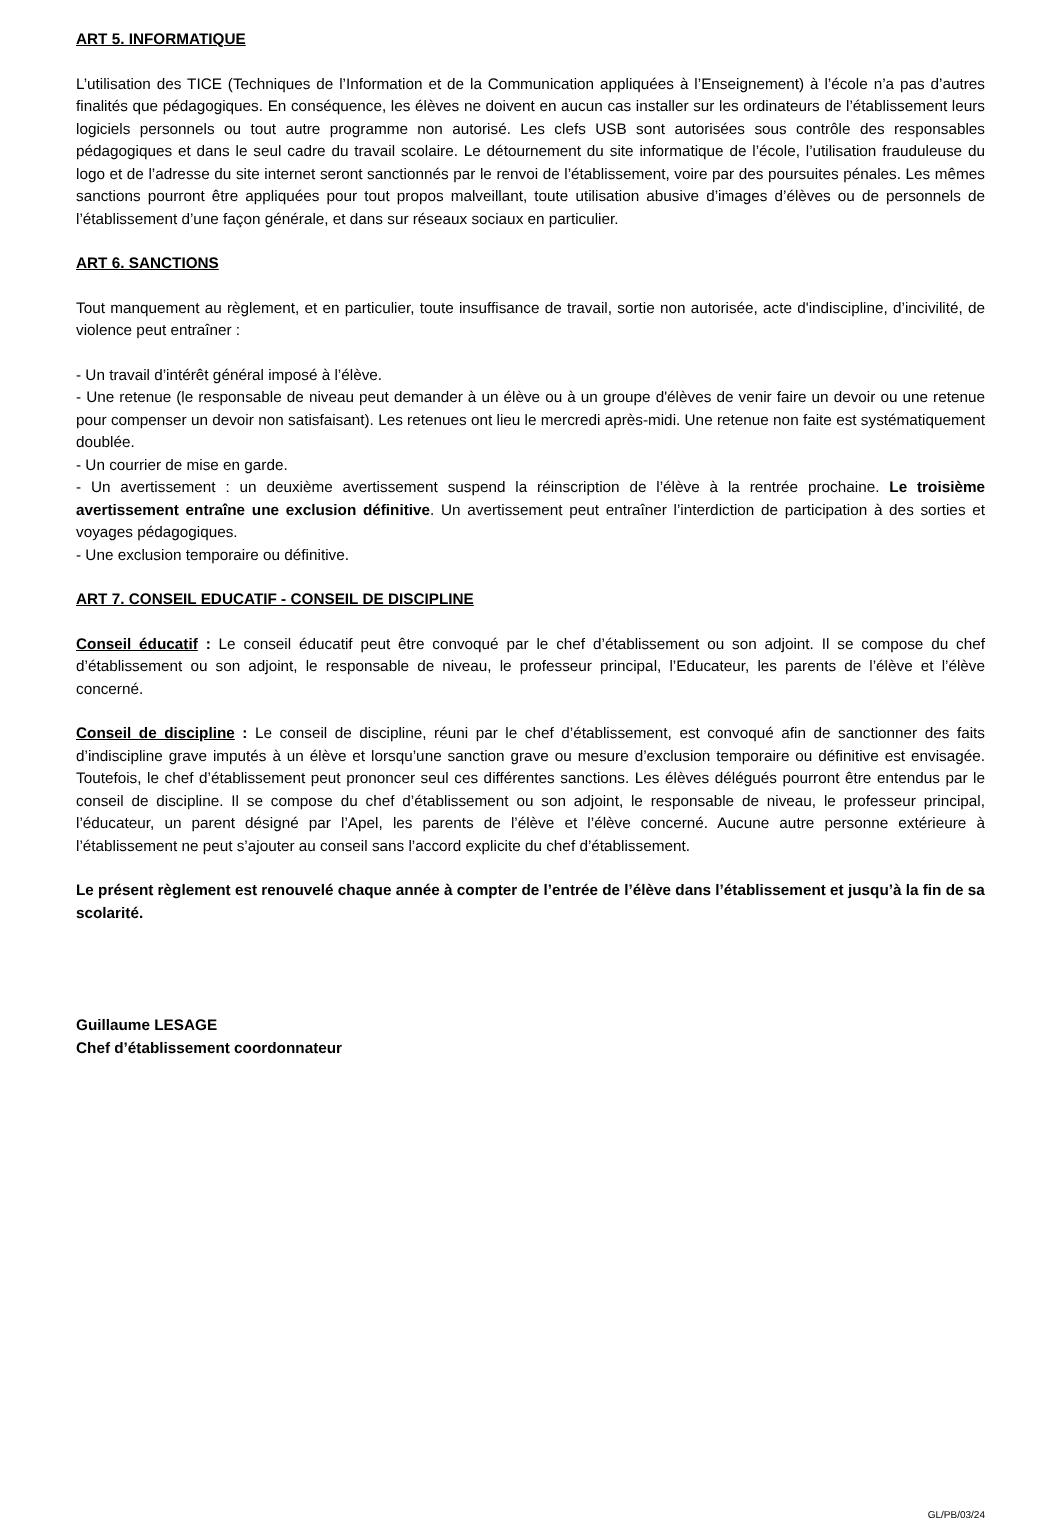ART 5. INFORMATIQUE
L’utilisation des TICE (Techniques de l’Information et de la Communication appliquées à l’Enseignement) à l’école n’a pas d’autres finalités que pédagogiques. En conséquence, les élèves ne doivent en aucun cas installer sur les ordinateurs de l’établissement leurs logiciels personnels ou tout autre programme non autorisé. Les clefs USB sont autorisées sous contrôle des responsables pédagogiques et dans le seul cadre du travail scolaire. Le détournement du site informatique de l’école, l’utilisation frauduleuse du logo et de l’adresse du site internet seront sanctionnés par le renvoi de l’établissement, voire par des poursuites pénales. Les mêmes sanctions pourront être appliquées pour tout propos malveillant, toute utilisation abusive d’images d’élèves ou de personnels de l’établissement d’une façon générale, et dans sur réseaux sociaux en particulier.
ART 6. SANCTIONS
Tout manquement au règlement, et en particulier, toute insuffisance de travail, sortie non autorisée, acte d'indiscipline, d’incivilité, de violence peut entraîner :
- Un travail d’intérêt général imposé à l’élève.
- Une retenue (le responsable de niveau peut demander à un élève ou à un groupe d'élèves de venir faire un devoir ou une retenue pour compenser un devoir non satisfaisant). Les retenues ont lieu le mercredi après-midi. Une retenue non faite est systématiquement doublée.
- Un courrier de mise en garde.
- Un avertissement : un deuxième avertissement suspend la réinscription de l’élève à la rentrée prochaine. Le troisième avertissement entraîne une exclusion définitive. Un avertissement peut entraîner l’interdiction de participation à des sorties et voyages pédagogiques.
- Une exclusion temporaire ou définitive.
ART 7. CONSEIL EDUCATIF - CONSEIL DE DISCIPLINE
Conseil éducatif : Le conseil éducatif peut être convoqué par le chef d’établissement ou son adjoint. Il se compose du chef d’établissement ou son adjoint, le responsable de niveau, le professeur principal, l’Educateur, les parents de l’élève et l’élève concerné.
Conseil de discipline : Le conseil de discipline, réuni par le chef d’établissement, est convoqué afin de sanctionner des faits d’indiscipline grave imputés à un élève et lorsqu’une sanction grave ou mesure d’exclusion temporaire ou définitive est envisagée. Toutefois, le chef d’établissement peut prononcer seul ces différentes sanctions. Les élèves délégués pourront être entendus par le conseil de discipline. Il se compose du chef d’établissement ou son adjoint, le responsable de niveau, le professeur principal, l’éducateur, un parent désigné par l’Apel, les parents de l’élève et l’élève concerné. Aucune autre personne extérieure à l’établissement ne peut s’ajouter au conseil sans l’accord explicite du chef d’établissement.
Le présent règlement est renouvelé chaque année à compter de l’entrée de l’élève dans l’établissement et jusqu’à la fin de sa scolarité.
Guillaume LESAGE
Chef d’établissement coordonnateur
GL/PB/03/24